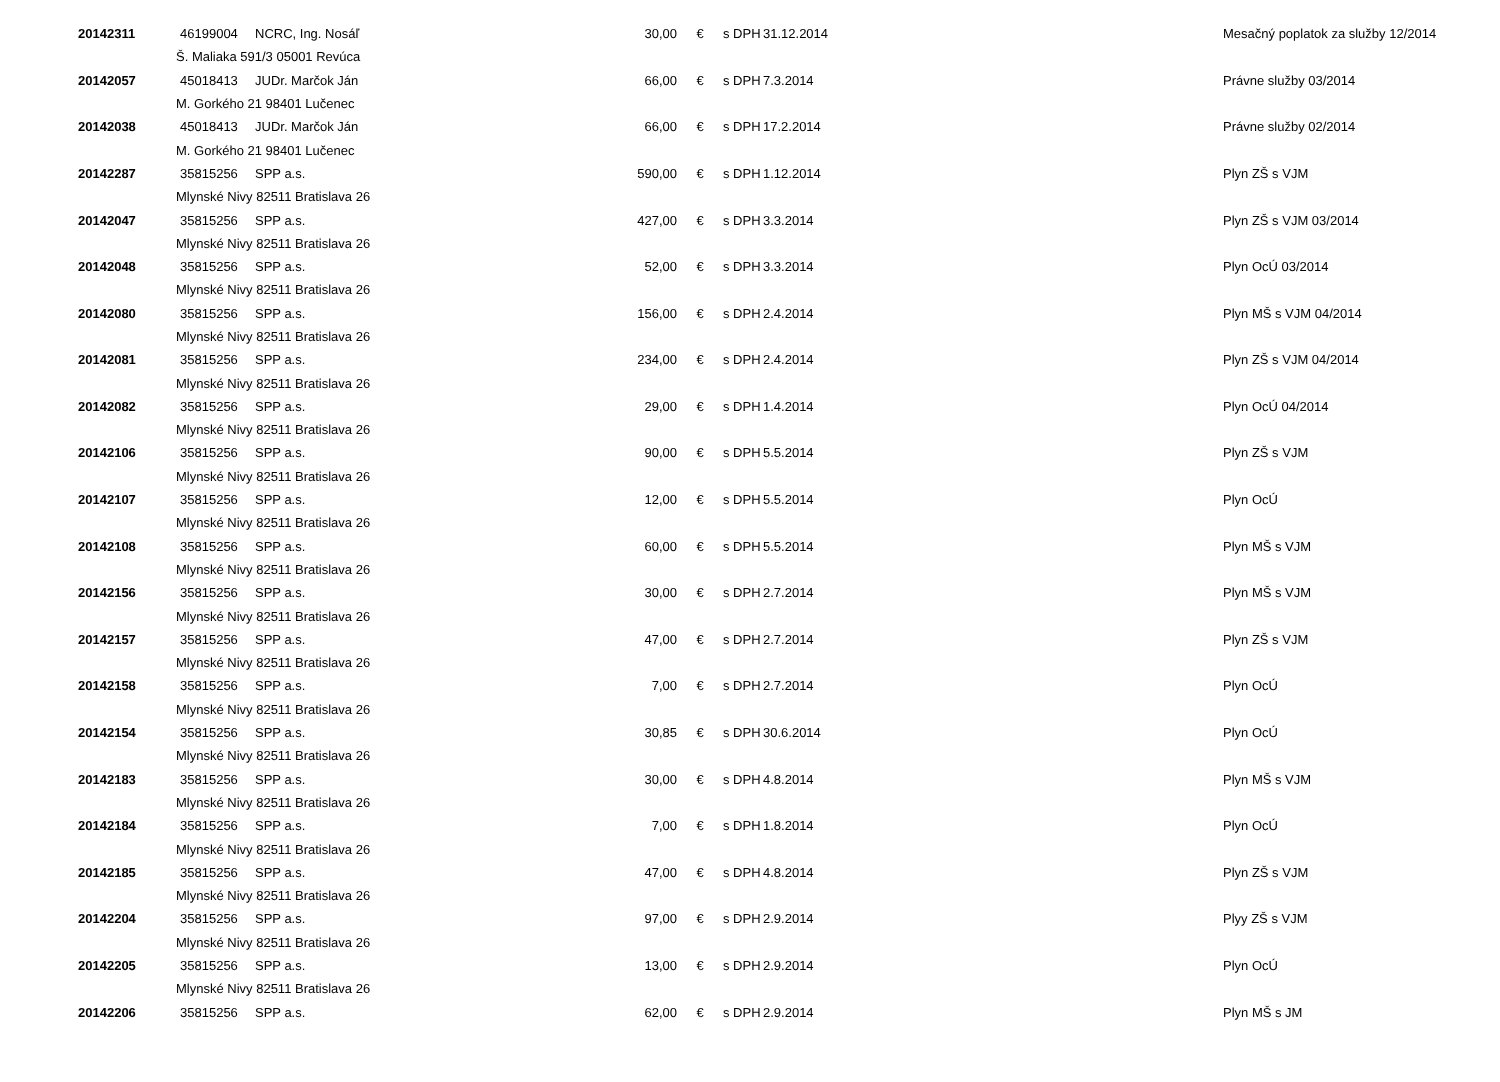| 20142311 | 46199004 | NCRC, Ing. Nosáľ | 30,00 | € | s DPH | 31.12.2014 | Mesačný poplatok za služby 12/2014 |
| | Š. Maliaka 591/3 05001 Revúca | | | | | | |
| 20142057 | 45018413 | JUDr. Marčok Ján | 66,00 | € | s DPH | 7.3.2014 | Právne služby 03/2014 |
| | M. Gorkého 21 98401 Lučenec | | | | | | |
| 20142038 | 45018413 | JUDr. Marčok Ján | 66,00 | € | s DPH | 17.2.2014 | Právne služby 02/2014 |
| | M. Gorkého 21 98401 Lučenec | | | | | | |
| 20142287 | 35815256 | SPP a.s. | 590,00 | € | s DPH | 1.12.2014 | Plyn ZŠ s VJM |
| | Mlynské Nivy 82511 Bratislava 26 | | | | | | |
| 20142047 | 35815256 | SPP a.s. | 427,00 | € | s DPH | 3.3.2014 | Plyn ZŠ s VJM 03/2014 |
| | Mlynské Nivy 82511 Bratislava 26 | | | | | | |
| 20142048 | 35815256 | SPP a.s. | 52,00 | € | s DPH | 3.3.2014 | Plyn OcÚ 03/2014 |
| | Mlynské Nivy 82511 Bratislava 26 | | | | | | |
| 20142080 | 35815256 | SPP a.s. | 156,00 | € | s DPH | 2.4.2014 | Plyn MŠ s VJM 04/2014 |
| | Mlynské Nivy 82511 Bratislava 26 | | | | | | |
| 20142081 | 35815256 | SPP a.s. | 234,00 | € | s DPH | 2.4.2014 | Plyn ZŠ s VJM 04/2014 |
| | Mlynské Nivy 82511 Bratislava 26 | | | | | | |
| 20142082 | 35815256 | SPP a.s. | 29,00 | € | s DPH | 1.4.2014 | Plyn OcÚ 04/2014 |
| | Mlynské Nivy 82511 Bratislava 26 | | | | | | |
| 20142106 | 35815256 | SPP a.s. | 90,00 | € | s DPH | 5.5.2014 | Plyn ZŠ s VJM |
| | Mlynské Nivy 82511 Bratislava 26 | | | | | | |
| 20142107 | 35815256 | SPP a.s. | 12,00 | € | s DPH | 5.5.2014 | Plyn OcÚ |
| | Mlynské Nivy 82511 Bratislava 26 | | | | | | |
| 20142108 | 35815256 | SPP a.s. | 60,00 | € | s DPH | 5.5.2014 | Plyn MŠ s VJM |
| | Mlynské Nivy 82511 Bratislava 26 | | | | | | |
| 20142156 | 35815256 | SPP a.s. | 30,00 | € | s DPH | 2.7.2014 | Plyn MŠ s VJM |
| | Mlynské Nivy 82511 Bratislava 26 | | | | | | |
| 20142157 | 35815256 | SPP a.s. | 47,00 | € | s DPH | 2.7.2014 | Plyn ZŠ s VJM |
| | Mlynské Nivy 82511 Bratislava 26 | | | | | | |
| 20142158 | 35815256 | SPP a.s. | 7,00 | € | s DPH | 2.7.2014 | Plyn OcÚ |
| | Mlynské Nivy 82511 Bratislava 26 | | | | | | |
| 20142154 | 35815256 | SPP a.s. | 30,85 | € | s DPH | 30.6.2014 | Plyn OcÚ |
| | Mlynské Nivy 82511 Bratislava 26 | | | | | | |
| 20142183 | 35815256 | SPP a.s. | 30,00 | € | s DPH | 4.8.2014 | Plyn MŠ s VJM |
| | Mlynské Nivy 82511 Bratislava 26 | | | | | | |
| 20142184 | 35815256 | SPP a.s. | 7,00 | € | s DPH | 1.8.2014 | Plyn OcÚ |
| | Mlynské Nivy 82511 Bratislava 26 | | | | | | |
| 20142185 | 35815256 | SPP a.s. | 47,00 | € | s DPH | 4.8.2014 | Plyn ZŠ s VJM |
| | Mlynské Nivy 82511 Bratislava 26 | | | | | | |
| 20142204 | 35815256 | SPP a.s. | 97,00 | € | s DPH | 2.9.2014 | Plyy ZŠ s VJM |
| | Mlynské Nivy 82511 Bratislava 26 | | | | | | |
| 20142205 | 35815256 | SPP a.s. | 13,00 | € | s DPH | 2.9.2014 | Plyn OcÚ |
| | Mlynské Nivy 82511 Bratislava 26 | | | | | | |
| 20142206 | 35815256 | SPP a.s. | 62,00 | € | s DPH | 2.9.2014 | Plyn MŠ s JM |